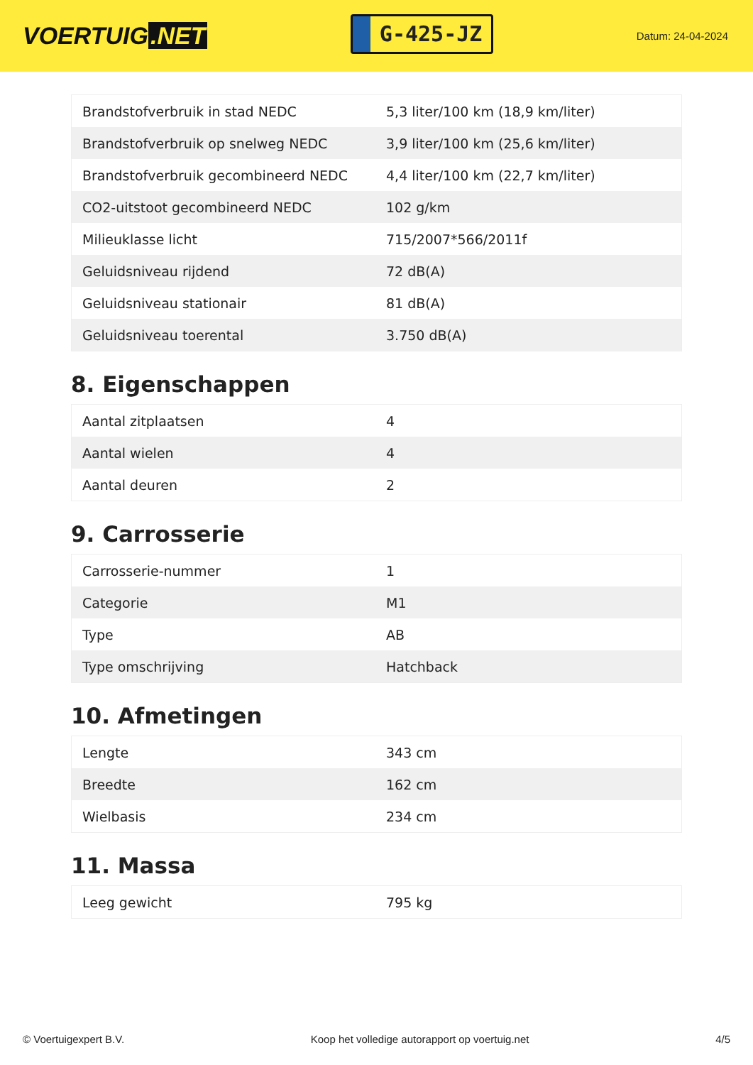VOERTUIG.NET
G-425-JZ
Datum: 24-04-2024
| Brandstofverbruik in stad NEDC | 5,3 liter/100 km (18,9 km/liter) |
| Brandstofverbruik op snelweg NEDC | 3,9 liter/100 km (25,6 km/liter) |
| Brandstofverbruik gecombineerd NEDC | 4,4 liter/100 km (22,7 km/liter) |
| CO2-uitstoot gecombineerd NEDC | 102 g/km |
| Milieuklasse licht | 715/2007*566/2011f |
| Geluidsniveau rijdend | 72 dB(A) |
| Geluidsniveau stationair | 81 dB(A) |
| Geluidsniveau toerental | 3.750 dB(A) |
8. Eigenschappen
| Aantal zitplaatsen | 4 |
| Aantal wielen | 4 |
| Aantal deuren | 2 |
9. Carrosserie
| Carrosserie-nummer | 1 |
| Categorie | M1 |
| Type | AB |
| Type omschrijving | Hatchback |
10. Afmetingen
| Lengte | 343 cm |
| Breedte | 162 cm |
| Wielbasis | 234 cm |
11. Massa
| Leeg gewicht | 795 kg |
© Voertuigexpert B.V. Koop het volledige autorapport op voertuig.net 4/5